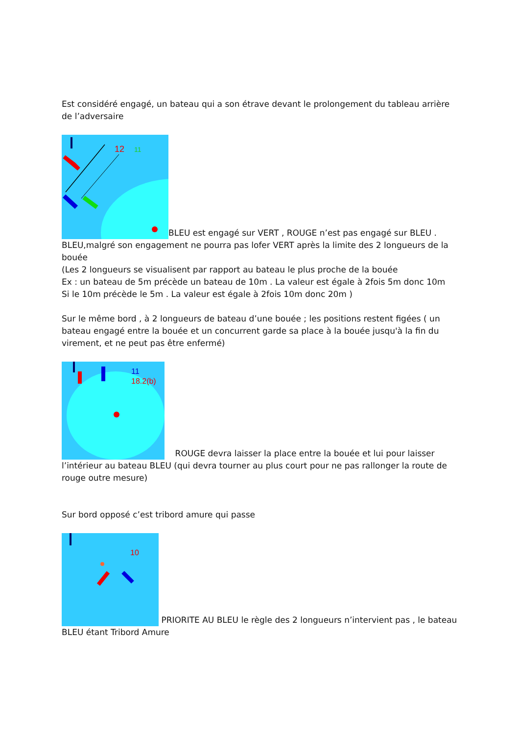Est considéré engagé, un bateau qui a son étrave devant le prolongement du tableau arrière de l’adversaire
12
11
BLEU est engagé sur VERT , ROUGE n’est pas engagé sur BLEU .
BLEU,malgré son engagement ne pourra pas lofer VERT après la limite des 2 longueurs de la bouée
(Les 2 longueurs se visualisent par rapport au bateau le plus proche de la bouée
Ex : un bateau de 5m précède un bateau de 10m . La valeur est égale à 2fois 5m donc 10m
Si le 10m précède le 5m . La valeur est égale à 2fois 10m donc 20m )
Sur le même bord , à 2 longueurs de bateau d’une bouée ; les positions restent figées ( un bateau engagé entre la bouée et un concurrent garde sa place à la bouée jusqu'à la fin du virement, et ne peut pas être enfermé)
11
18.2(b)
ROUGE devra laisser la place entre la bouée et lui pour laisser l’intérieur au bateau BLEU (qui devra tourner au plus court pour ne pas rallonger la route de rouge outre mesure)
Sur bord opposé c’est tribord amure qui passe
10
PRIORITE AU BLEU le règle des 2 longueurs n’intervient pas , le bateau BLEU étant Tribord Amure